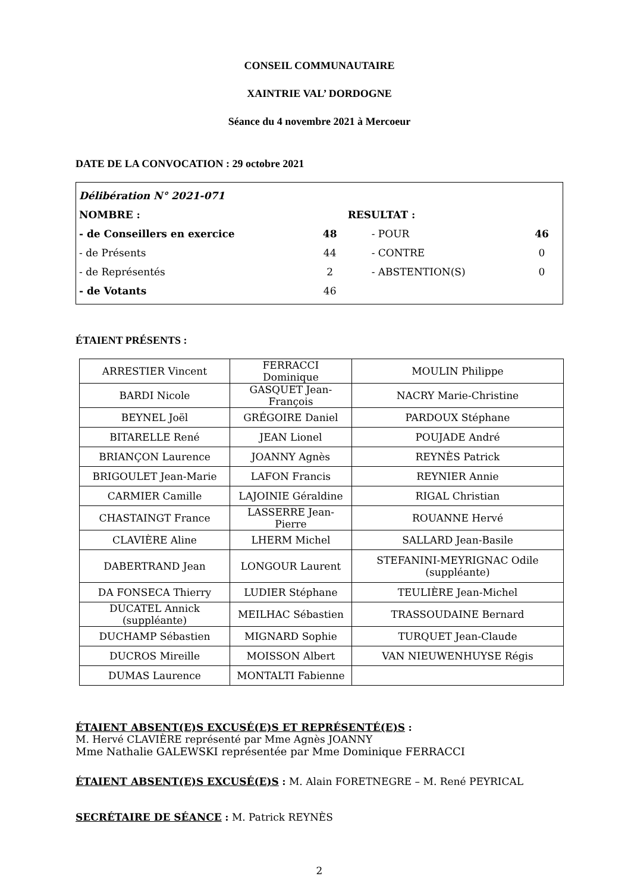CONSEIL COMMUNAUTAIRE
XAINTRIE VAL’ DORDOGNE
Séance du 4 novembre 2021 à Mercoeur
DATE DE LA CONVOCATION : 29 octobre 2021
| Délibération N° 2021-071 | | | |
| NOMBRE : | | RESULTAT : | |
| - de Conseillers en exercice | 48 | - POUR | 46 |
| - de Présents | 44 | - CONTRE | 0 |
| - de Représentés | 2 | - ABSTENTION(S) | 0 |
| - de Votants | 46 | | |
ÉTAIENT PRÉSENTS :
| ARRESTIER Vincent | FERRACCI Dominique | MOULIN Philippe |
| BARDI Nicole | GASQUET Jean-François | NACRY Marie-Christine |
| BEYNEL Joël | GRÉGOIRE Daniel | PARDOUX Stéphane |
| BITARELLE René | JEAN Lionel | POUJADE André |
| BRIANÇON Laurence | JOANNY Agnès | REYNÈS Patrick |
| BRIGOULET Jean-Marie | LAFON Francis | REYNIER Annie |
| CARMIER Camille | LAJOINIE Géraldine | RIGAL Christian |
| CHASTAINGT France | LASSERRE Jean-Pierre | ROUANNE Hervé |
| CLAVIÈRE Aline | LHERM Michel | SALLARD Jean-Basile |
| DABERTRAND Jean | LONGOUR Laurent | STEFANINI-MEYRIGNAC Odile (suppléante) |
| DA FONSECA Thierry | LUDIER Stéphane | TEULIÈRE Jean-Michel |
| DUCATEL Annick (suppléante) | MEILHAC Sébastien | TRASSOUDAINE Bernard |
| DUCHAMP Sébastien | MIGNARD Sophie | TURQUET Jean-Claude |
| DUCROS Mireille | MOISSON Albert | VAN NIEUWENHUYSE Régis |
| DUMAS Laurence | MONTALTI Fabienne | |
ÉTAIENT ABSENT(E)S EXCUSÉ(E)S ET REPRÉSENTÉ(E)S :
M. Hervé CLAVIÈRE représenté par Mme Agnès JOANNY
Mme Nathalie GALEWSKI représentée par Mme Dominique FERRACCI
ÉTAIENT ABSENT(E)S EXCUSÉ(E)S : M. Alain FORETNEGRE – M. René PEYRICAL
SECRÉTAIRE DE SÉANCE : M. Patrick REYNÈS
2